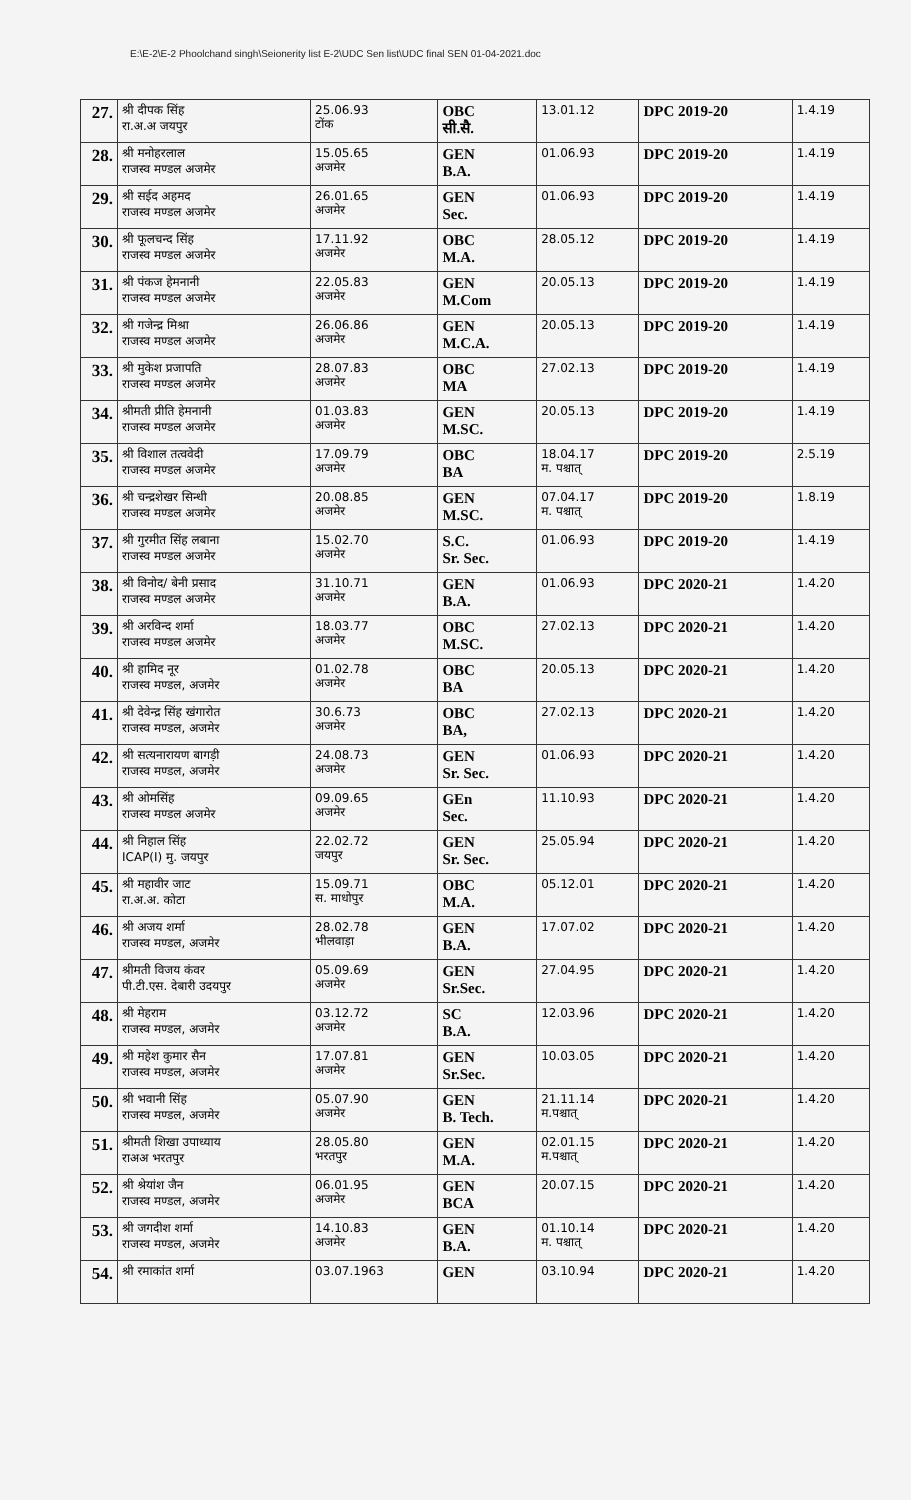E:\E-2\E-2 Phoolchand singh\Seionerity list E-2\UDC Sen list\UDC final SEN 01-04-2021.doc
| 27. | श्री दीपक सिंह रा.अ.अ जयपुर | 25.06.93 टोंक | OBC सी.सै. | 13.01.12 | DPC 2019-20 | 1.4.19 |
| 28. | श्री मनोहरलाल राजस्व मण्डल अजमेर | 15.05.65 अजमेर | GEN B.A. | 01.06.93 | DPC 2019-20 | 1.4.19 |
| 29. | श्री सईद अहमद राजस्व मण्डल अजमेर | 26.01.65 अजमेर | GEN Sec. | 01.06.93 | DPC 2019-20 | 1.4.19 |
| 30. | श्री फूलचन्द सिंह राजस्व मण्डल अजमेर | 17.11.92 अजमेर | OBC M.A. | 28.05.12 | DPC 2019-20 | 1.4.19 |
| 31. | श्री पंकज हेमनानी राजस्व मण्डल अजमेर | 22.05.83 अजमेर | GEN M.Com | 20.05.13 | DPC 2019-20 | 1.4.19 |
| 32. | श्री गजेन्द्र मिश्रा राजस्व मण्डल अजमेर | 26.06.86 अजमेर | GEN M.C.A. | 20.05.13 | DPC 2019-20 | 1.4.19 |
| 33. | श्री मुकेश प्रजापति राजस्व मण्डल अजमेर | 28.07.83 अजमेर | OBC MA | 27.02.13 | DPC 2019-20 | 1.4.19 |
| 34. | श्रीमती प्रीति हेमनानी राजस्व मण्डल अजमेर | 01.03.83 अजमेर | GEN M.SC. | 20.05.13 | DPC 2019-20 | 1.4.19 |
| 35. | श्री विशाल तत्ववेदी राजस्व मण्डल अजमेर | 17.09.79 अजमेर | OBC BA | 18.04.17 म. पश्चात् | DPC 2019-20 | 2.5.19 |
| 36. | श्री चन्द्रशेखर सिन्धी राजस्व मण्डल अजमेर | 20.08.85 अजमेर | GEN M.SC. | 07.04.17 म. पश्चात् | DPC 2019-20 | 1.8.19 |
| 37. | श्री गुरमीत सिंह लबाना राजस्व मण्डल अजमेर | 15.02.70 अजमेर | S.C. Sr. Sec. | 01.06.93 | DPC 2019-20 | 1.4.19 |
| 38. | श्री विनोद/ बेनी प्रसाद राजस्व मण्डल अजमेर | 31.10.71 अजमेर | GEN B.A. | 01.06.93 | DPC 2020-21 | 1.4.20 |
| 39. | श्री अरविन्द शर्मा राजस्व मण्डल अजमेर | 18.03.77 अजमेर | OBC M.SC. | 27.02.13 | DPC 2020-21 | 1.4.20 |
| 40. | श्री हामिद नूर राजस्व मण्डल, अजमेर | 01.02.78 अजमेर | OBC BA | 20.05.13 | DPC 2020-21 | 1.4.20 |
| 41. | श्री देवेन्द्र सिंह खंगारोत राजस्व मण्डल, अजमेर | 30.6.73 अजमेर | OBC BA, | 27.02.13 | DPC 2020-21 | 1.4.20 |
| 42. | श्री सत्यनारायण बागड़ी राजस्व मण्डल, अजमेर | 24.08.73 अजमेर | GEN Sr. Sec. | 01.06.93 | DPC 2020-21 | 1.4.20 |
| 43. | श्री ओमसिंह राजस्व मण्डल अजमेर | 09.09.65 अजमेर | GEn Sec. | 11.10.93 | DPC 2020-21 | 1.4.20 |
| 44. | श्री निहाल सिंह ICAP(I) मु. जयपुर | 22.02.72 जयपुर | GEN Sr. Sec. | 25.05.94 | DPC 2020-21 | 1.4.20 |
| 45. | श्री महावीर जाट रा.अ.अ. कोटा | 15.09.71 स. माधोपुर | OBC M.A. | 05.12.01 | DPC 2020-21 | 1.4.20 |
| 46. | श्री अजय शर्मा राजस्व मण्डल, अजमेर | 28.02.78 भीलवाड़ा | GEN B.A. | 17.07.02 | DPC 2020-21 | 1.4.20 |
| 47. | श्रीमती विजय कंवर पी.टी.एस. देबारी उदयपुर | 05.09.69 अजमेर | GEN Sr.Sec. | 27.04.95 | DPC 2020-21 | 1.4.20 |
| 48. | श्री मेहराम राजस्व मण्डल, अजमेर | 03.12.72 अजमेर | SC B.A. | 12.03.96 | DPC 2020-21 | 1.4.20 |
| 49. | श्री महेश कुमार सैन राजस्व मण्डल, अजमेर | 17.07.81 अजमेर | GEN Sr.Sec. | 10.03.05 | DPC 2020-21 | 1.4.20 |
| 50. | श्री भवानी सिंह राजस्व मण्डल, अजमेर | 05.07.90 अजमेर | GEN B. Tech. | 21.11.14 म.पश्चात् | DPC 2020-21 | 1.4.20 |
| 51. | श्रीमती शिखा उपाध्याय राअअ भरतपुर | 28.05.80 भरतपुर | GEN M.A. | 02.01.15 म.पश्चात् | DPC 2020-21 | 1.4.20 |
| 52. | श्री श्रेयांश जैन राजस्व मण्डल, अजमेर | 06.01.95 अजमेर | GEN BCA | 20.07.15 | DPC 2020-21 | 1.4.20 |
| 53. | श्री जगदीश शर्मा राजस्व मण्डल, अजमेर | 14.10.83 अजमेर | GEN B.A. | 01.10.14 म. पश्चात् | DPC 2020-21 | 1.4.20 |
| 54. | श्री रमाकांत शर्मा | 03.07.1963 | GEN | 03.10.94 | DPC 2020-21 | 1.4.20 |